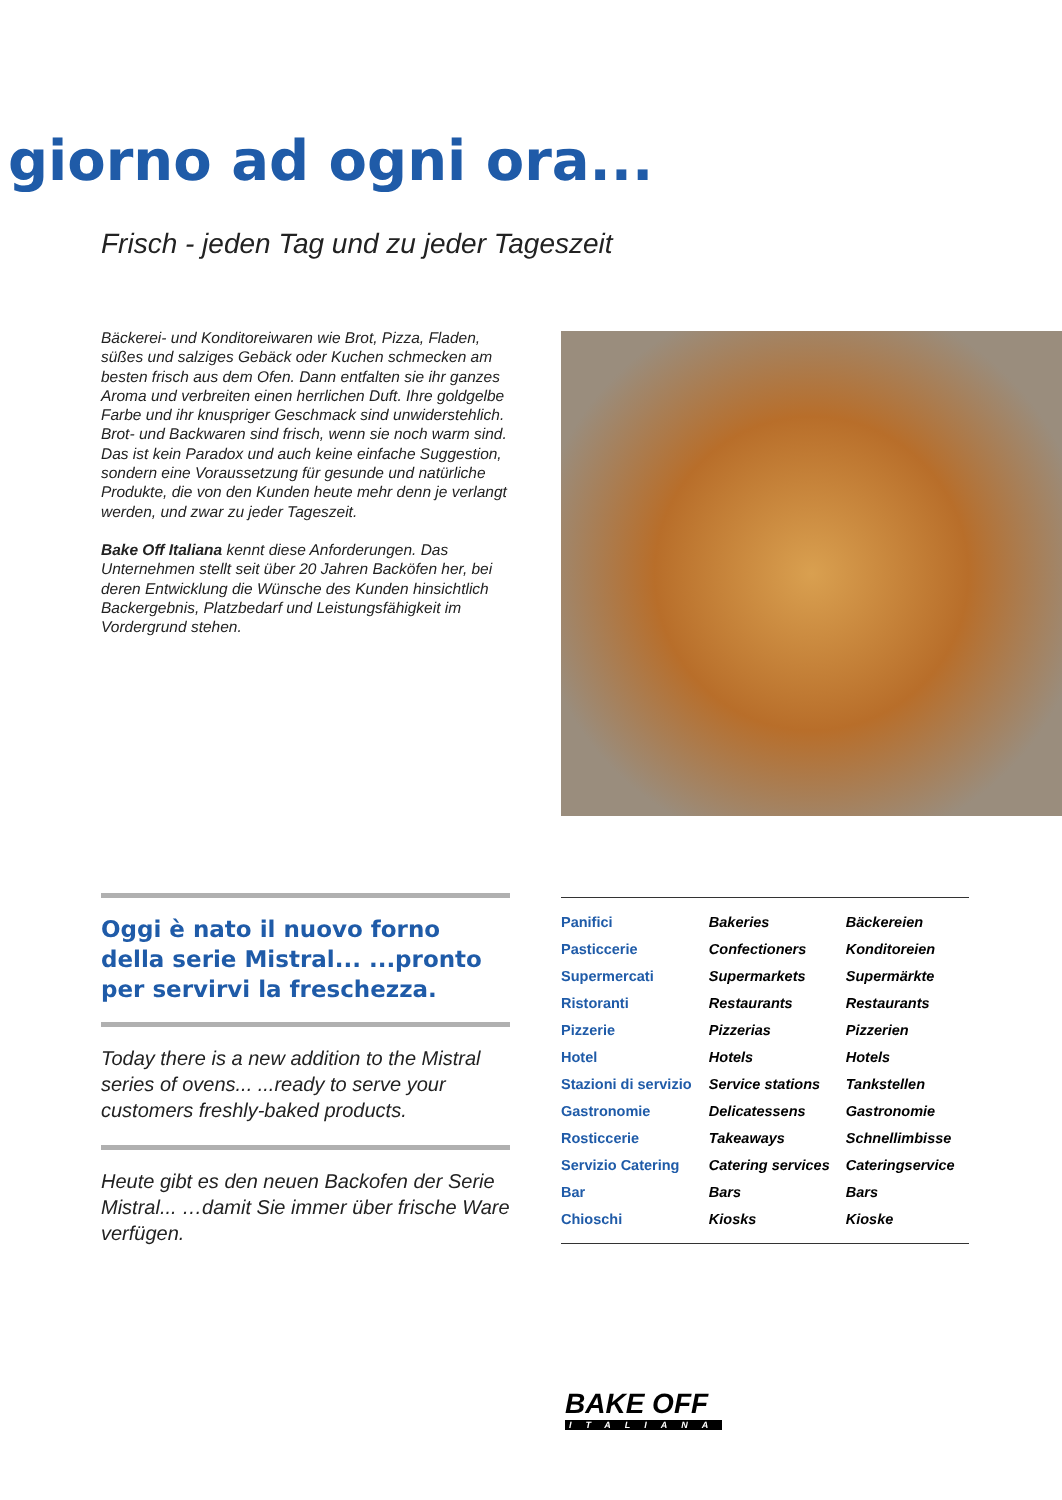giorno ad ogni ora...
Frisch - jeden Tag und zu jeder Tageszeit
Bäckerei- und Konditoreiwaren wie Brot, Pizza, Fladen, süßes und salziges Gebäck oder Kuchen schmecken am besten frisch aus dem Ofen. Dann entfalten sie ihr ganzes Aroma und verbreiten einen herrlichen Duft. Ihre goldgelbe Farbe und ihr knuspriger Geschmack sind unwiderstehlich. Brot- und Backwaren sind frisch, wenn sie noch warm sind. Das ist kein Paradox und auch keine einfache Suggestion, sondern eine Voraussetzung für gesunde und natürliche Produkte, die von den Kunden heute mehr denn je verlangt werden, und zwar zu jeder Tageszeit.
Bake Off Italiana kennt diese Anforderungen. Das Unternehmen stellt seit über 20 Jahren Backöfen her, bei deren Entwicklung die Wünsche des Kunden hinsichtlich Backergebnis, Platzbedarf und Leistungsfähigkeit im Vordergrund stehen.
Oggi è nato il nuovo forno della serie Mistral... ...pronto per servirvi la freschezza.
Today there is a new addition to the Mistral series of ovens... ...ready to serve your customers freshly-baked products.
Heute gibt es den neuen Backofen der Serie Mistral... …damit Sie immer über frische Ware verfügen.
| Panifici | Bakeries | Bäckereien |
| Pasticcerie | Confectioners | Konditoreien |
| Supermercati | Supermarkets | Supermärkte |
| Ristoranti | Restaurants | Restaurants |
| Pizzerie | Pizzerias | Pizzerien |
| Hotel | Hotels | Hotels |
| Stazioni di servizio | Service stations | Tankstellen |
| Gastronomie | Delicatessens | Gastronomie |
| Rosticcerie | Takeaways | Schnellimbisse |
| Servizio Catering | Catering services | Cateringservice |
| Bar | Bars | Bars |
| Chioschi | Kiosks | Kioske |
BAKE OFF
ITALIANA